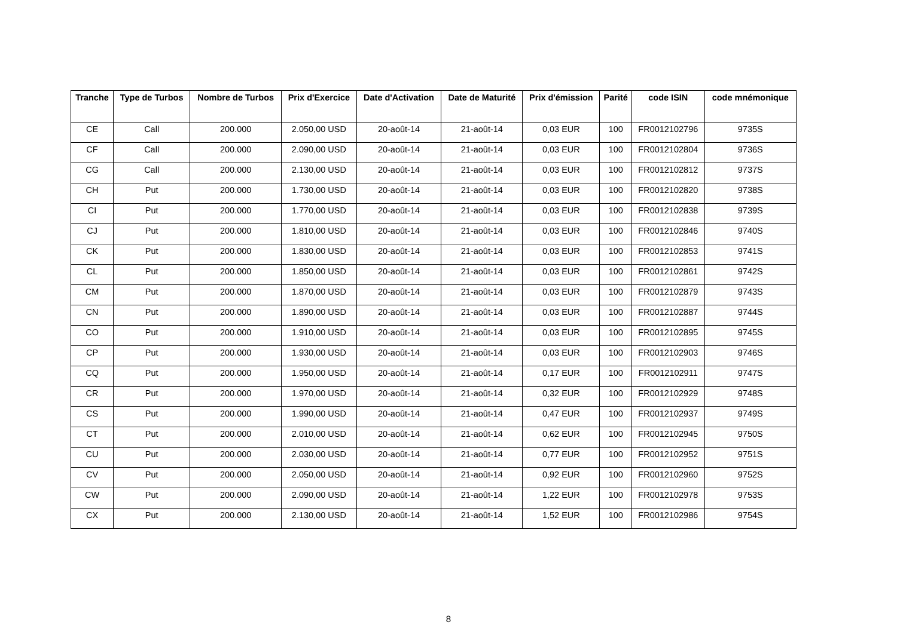| Tranche | Type de Turbos | Nombre de Turbos | Prix d'Exercice | Date d'Activation | Date de Maturité | Prix d'émission | Parité | code ISIN | code mnémonique |
| --- | --- | --- | --- | --- | --- | --- | --- | --- | --- |
| CE | Call | 200.000 | 2.050,00 USD | 20-août-14 | 21-août-14 | 0,03 EUR | 100 | FR0012102796 | 9735S |
| CF | Call | 200.000 | 2.090,00 USD | 20-août-14 | 21-août-14 | 0,03 EUR | 100 | FR0012102804 | 9736S |
| CG | Call | 200.000 | 2.130,00 USD | 20-août-14 | 21-août-14 | 0,03 EUR | 100 | FR0012102812 | 9737S |
| CH | Put | 200.000 | 1.730,00 USD | 20-août-14 | 21-août-14 | 0,03 EUR | 100 | FR0012102820 | 9738S |
| CI | Put | 200.000 | 1.770,00 USD | 20-août-14 | 21-août-14 | 0,03 EUR | 100 | FR0012102838 | 9739S |
| CJ | Put | 200.000 | 1.810,00 USD | 20-août-14 | 21-août-14 | 0,03 EUR | 100 | FR0012102846 | 9740S |
| CK | Put | 200.000 | 1.830,00 USD | 20-août-14 | 21-août-14 | 0,03 EUR | 100 | FR0012102853 | 9741S |
| CL | Put | 200.000 | 1.850,00 USD | 20-août-14 | 21-août-14 | 0,03 EUR | 100 | FR0012102861 | 9742S |
| CM | Put | 200.000 | 1.870,00 USD | 20-août-14 | 21-août-14 | 0,03 EUR | 100 | FR0012102879 | 9743S |
| CN | Put | 200.000 | 1.890,00 USD | 20-août-14 | 21-août-14 | 0,03 EUR | 100 | FR0012102887 | 9744S |
| CO | Put | 200.000 | 1.910,00 USD | 20-août-14 | 21-août-14 | 0,03 EUR | 100 | FR0012102895 | 9745S |
| CP | Put | 200.000 | 1.930,00 USD | 20-août-14 | 21-août-14 | 0,03 EUR | 100 | FR0012102903 | 9746S |
| CQ | Put | 200.000 | 1.950,00 USD | 20-août-14 | 21-août-14 | 0,17 EUR | 100 | FR0012102911 | 9747S |
| CR | Put | 200.000 | 1.970,00 USD | 20-août-14 | 21-août-14 | 0,32 EUR | 100 | FR0012102929 | 9748S |
| CS | Put | 200.000 | 1.990,00 USD | 20-août-14 | 21-août-14 | 0,47 EUR | 100 | FR0012102937 | 9749S |
| CT | Put | 200.000 | 2.010,00 USD | 20-août-14 | 21-août-14 | 0,62 EUR | 100 | FR0012102945 | 9750S |
| CU | Put | 200.000 | 2.030,00 USD | 20-août-14 | 21-août-14 | 0,77 EUR | 100 | FR0012102952 | 9751S |
| CV | Put | 200.000 | 2.050,00 USD | 20-août-14 | 21-août-14 | 0,92 EUR | 100 | FR0012102960 | 9752S |
| CW | Put | 200.000 | 2.090,00 USD | 20-août-14 | 21-août-14 | 1,22 EUR | 100 | FR0012102978 | 9753S |
| CX | Put | 200.000 | 2.130,00 USD | 20-août-14 | 21-août-14 | 1,52 EUR | 100 | FR0012102986 | 9754S |
8